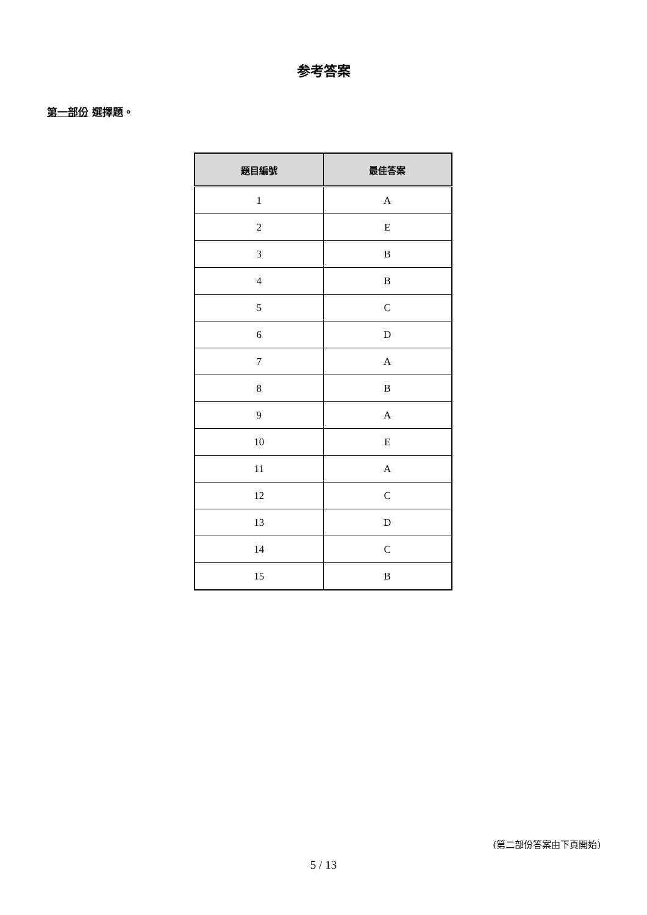参考答案
第一部份 選擇題。
| 題目編號 | 最佳答案 |
| --- | --- |
| 1 | A |
| 2 | E |
| 3 | B |
| 4 | B |
| 5 | C |
| 6 | D |
| 7 | A |
| 8 | B |
| 9 | A |
| 10 | E |
| 11 | A |
| 12 | C |
| 13 | D |
| 14 | C |
| 15 | B |
(第二部份答案由下頁開始)
5 / 13